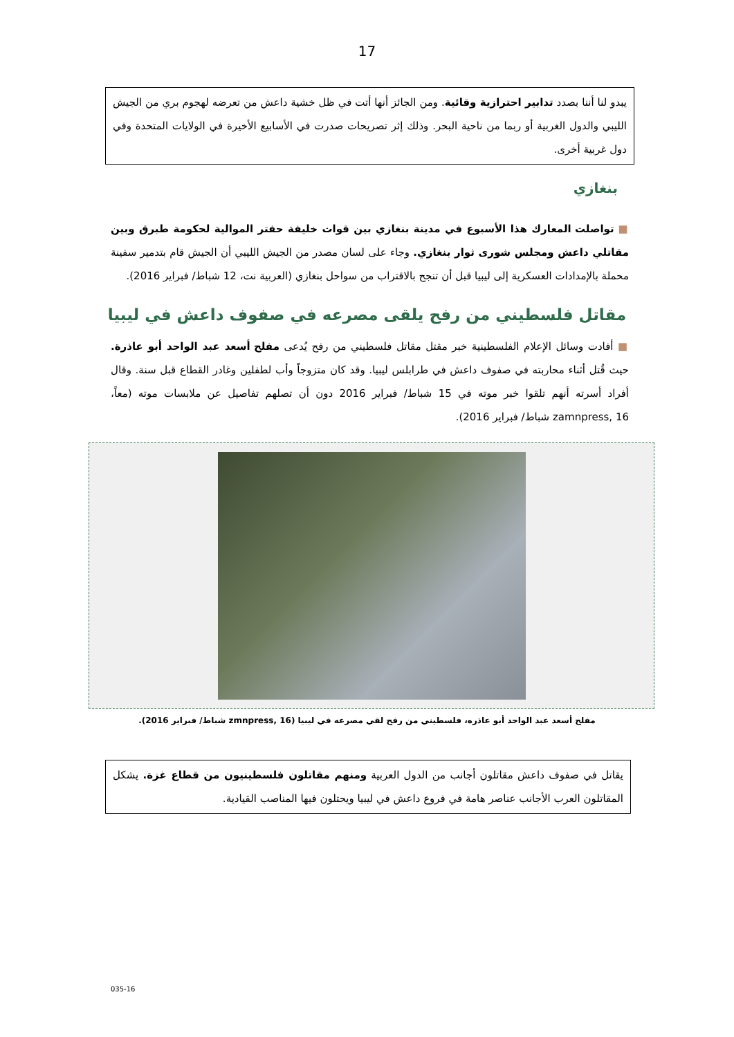17
يبدو لنا أننا بصدد تدابير احترازية وقائية. ومن الجائز أنها أتت في ظل خشية داعش من تعرضه لهجوم بري من الجيش الليبي والدول الغربية أو ربما من ناحية البحر. وذلك إثر تصريحات صدرت في الأسابيع الأخيرة في الولايات المتحدة وفي دول غربية أخرى.
بنغازي
■ تواصلت المعارك هذا الأسبوع في مدينة بنغازي بين قوات خليفة حفتر الموالية لحكومة طبرق وبين مقاتلي داعش ومجلس شورى ثوار بنغازي. وجاء على لسان مصدر من الجيش الليبي أن الجيش قام بتدمير سفينة محملة بالإمدادات العسكرية إلى ليبيا قبل أن تنجح بالاقتراب من سواحل بنغازي (العربية نت، 12 شباط/ فبراير 2016).
مقاتل فلسطيني من رفح يلقى مصرعه في صفوف داعش في ليبيا
■ أفادت وسائل الإعلام الفلسطينية خبر مقتل مقاتل فلسطيني من رفح يُدعى مفلح أسعد عبد الواحد أبو عاذرة. حيث قُتل أثناء محاربته في صفوف داعش في طرابلس ليبيا. وقد كان متزوجاً وأب لطفلين وغادر القطاع قبل سنة. وقال أفراد أسرته أنهم تلقوا خبر موته في 15 شباط/ فبراير 2016 دون أن تصلهم تفاصيل عن ملابسات موته (معاً، zamnpress, 16 شباط/ فبراير 2016).
مفلح أسعد عبد الواحد أبو عاذره، فلسطيني من رفح لقي مصرعه في ليبيا (zmnpress, 16 شباط/ فبراير 2016).
يقاتل في صفوف داعش مقاتلون أجانب من الدول العربية ومنهم مقاتلون فلسطينيون من قطاع غزة. يشكل المقاتلون العرب الأجانب عناصر هامة في فروع داعش في ليبيا ويحتلون فيها المناصب القيادية.
035-16